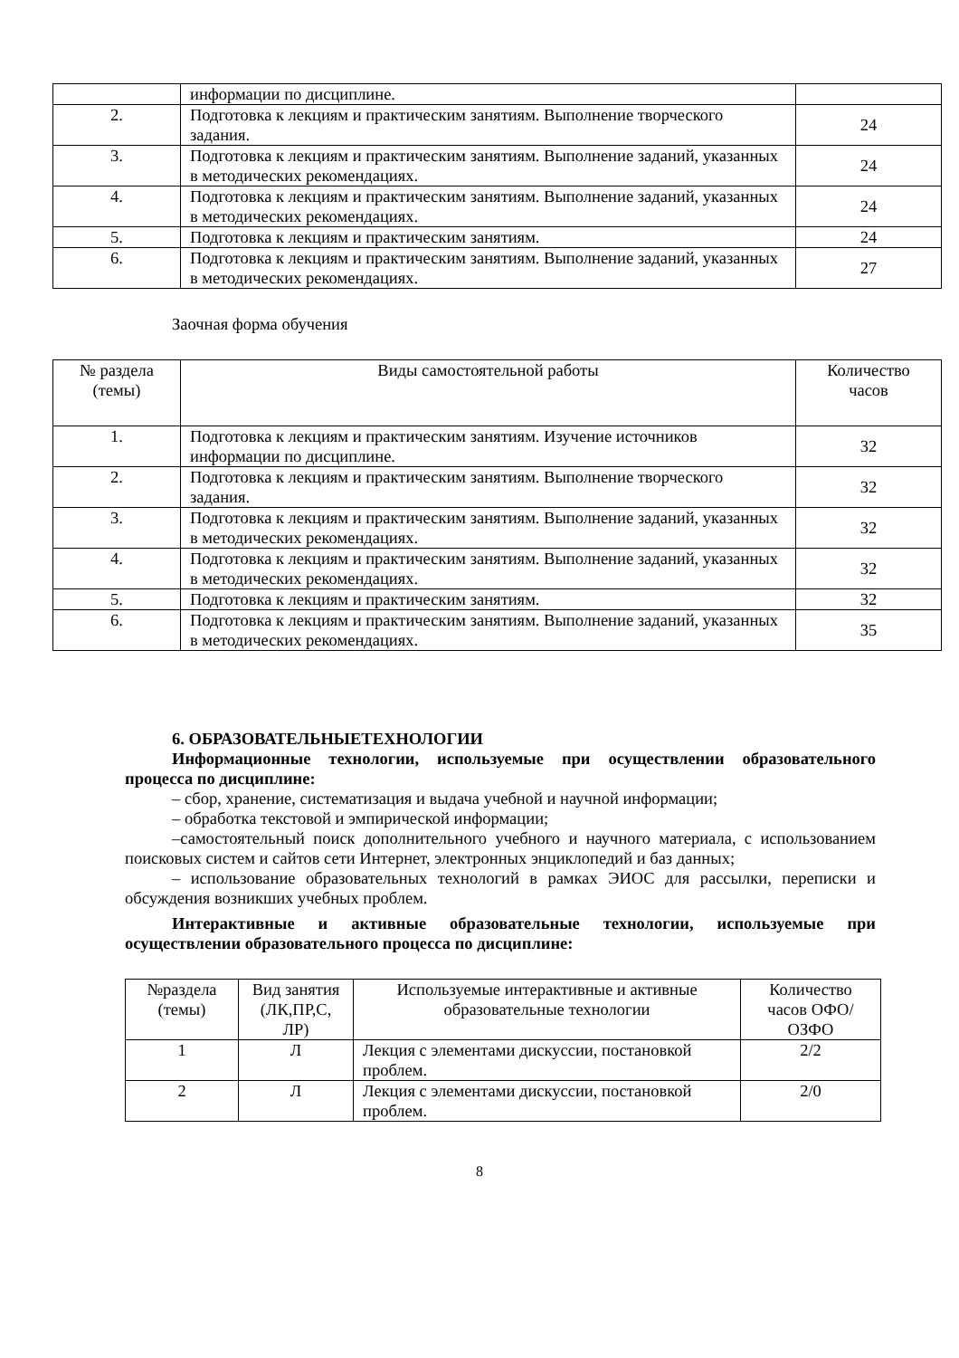| | информации по дисциплине. | |
| 2. | Подготовка к лекциям и практическим занятиям. Выполнение творческого задания. | 24 |
| 3. | Подготовка к лекциям и практическим занятиям. Выполнение заданий, указанных в методических рекомендациях. | 24 |
| 4. | Подготовка к лекциям и практическим занятиям. Выполнение заданий, указанных в методических рекомендациях. | 24 |
| 5. | Подготовка к лекциям и практическим занятиям. | 24 |
| 6. | Подготовка к лекциям и практическим занятиям. Выполнение заданий, указанных в методических рекомендациях. | 27 |
Заочная форма обучения
| № раздела (темы) | Виды самостоятельной работы | Количество часов |
| --- | --- | --- |
| 1. | Подготовка к лекциям и практическим занятиям. Изучение источников информации по дисциплине. | 32 |
| 2. | Подготовка к лекциям и практическим занятиям. Выполнение творческого задания. | 32 |
| 3. | Подготовка к лекциям и практическим занятиям. Выполнение заданий, указанных в методических рекомендациях. | 32 |
| 4. | Подготовка к лекциям и практическим занятиям. Выполнение заданий, указанных в методических рекомендациях. | 32 |
| 5. | Подготовка к лекциям и практическим занятиям. | 32 |
| 6. | Подготовка к лекциям и практическим занятиям. Выполнение заданий, указанных в методических рекомендациях. | 35 |
6. ОБРАЗОВАТЕЛЬНЫЕТЕХНОЛОГИИ
Информационные технологии, используемые при осуществлении образовательного процесса по дисциплине:
– сбор, хранение, систематизация и выдача учебной и научной информации;
– обработка текстовой и эмпирической информации;
–самостоятельный поиск дополнительного учебного и научного материала, с использованием поисковых систем и сайтов сети Интернет, электронных энциклопедий и баз данных;
– использование образовательных технологий в рамках ЭИОС для рассылки, переписки и обсуждения возникших учебных проблем.
Интерактивные и активные образовательные технологии, используемые при осуществлении образовательного процесса по дисциплине:
| №раздела (темы) | Вид занятия (ЛК,ПР,С, ЛР) | Используемые интерактивные и активные образовательные технологии | Количество часов ОФО/ОЗФО |
| --- | --- | --- | --- |
| 1 | Л | Лекция с элементами дискуссии, постановкой проблем. | 2/2 |
| 2 | Л | Лекция с элементами дискуссии, постановкой проблем. | 2/0 |
8